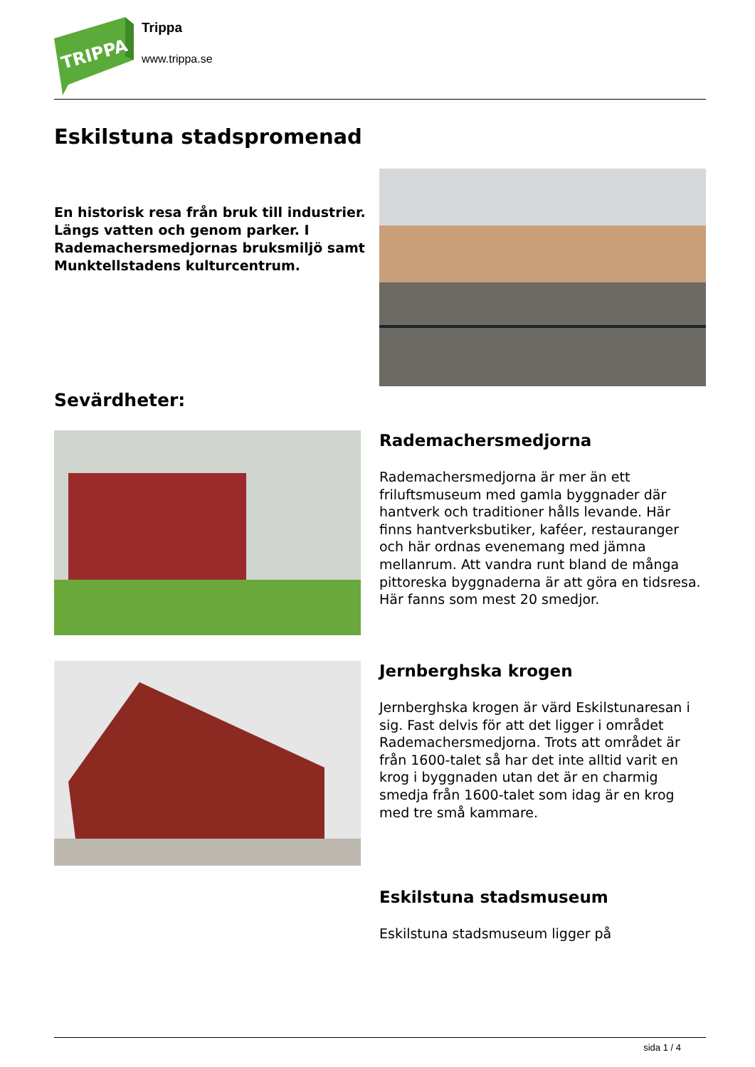TRIPPA
Trippa
www.trippa.se
Eskilstuna stadspromenad
En historisk resa från bruk till industrier. Längs vatten och genom parker. I Rademachersmedjornas bruksmiljö samt Munktellstadens kulturcentrum.
Sevärdheter:
Rademachersmedjorna
Rademachersmedjorna är mer än ett friluftsmuseum med gamla byggnader där hantverk och traditioner hålls levande. Här finns hantverksbutiker, kaféer, restauranger och här ordnas evenemang med jämna mellanrum. Att vandra runt bland de många pittoreska byggnaderna är att göra en tidsresa. Här fanns som mest 20 smedjor.
Jernberghska krogen
Jernberghska krogen är värd Eskilstunaresan i sig. Fast delvis för att det ligger i området Rademachersmedjorna. Trots att området är från 1600-talet så har det inte alltid varit en krog i byggnaden utan det är en charmig smedja från 1600-talet som idag är en krog med tre små kammare.
Eskilstuna stadsmuseum
Eskilstuna stadsmuseum ligger på
sida 1 / 4